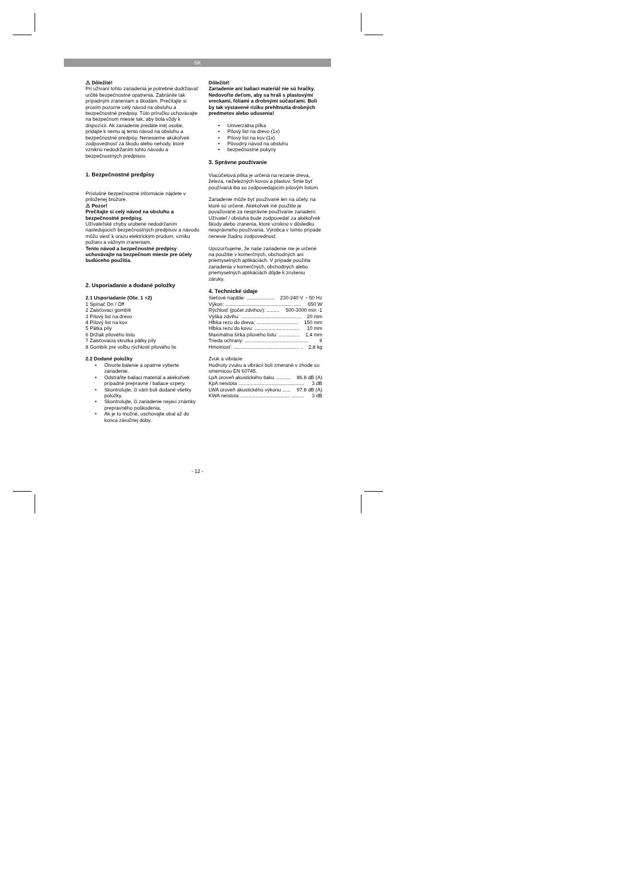SK
⚠ Dôležité!
Pri užívaní tohto zariadenia je potrebné dodržiavať určité bezpečnostné opatrenia. Zabránite tak prípadným zraneniam a škodám. Prečítajte si prosím pozorne celý návod na obsluhu a bezpečnostné predpisy. Túto príručku uchovávajte na bezpečnom mieste tak, aby bola vždy k dispozícii. Ak zariadenie predáte inej osobe, pridajte k nemu aj tento návod na obsluhu a bezpečnostné predpisy. Nenesieme akúkoľvek zodpovednosť za škodu alebo nehody, ktoré vzniknú nedodržaním tohto návodu a bezpečnostných predpisov.
1. Bezpečnostné predpisy
Príslušné bezpečnostné informácie nájdete v priloženej brožúre.
⚠ Pozor!
Prečítajte si celý návod na obsluhu a bezpečnostné predpisy.
Užívateľské chyby urobené nedodržaním nasledujúcich bezpečnostných predpisov a návodu môžu viesť k úrazu elektrickým prúdom, vzniku požiaru a vážnym zraneniam.
Tento návod a bezpečnostné predpisy uchovávajte na bezpečnom mieste pre účely budúceho použitia.
2. Usporiadanie a dodané položky
2.1 Usporiadanie (Obr. 1 +2)
1 Spínač On / Off
2 Zaisťovací gombík
3 Pílový list na drevo
4 Pílový list na kov
5 Pätka píly
6 Držiak pílového listu
7 Zaisťovacia skrutka pätky píly
8 Gombík pre voľbu rýchlosti pílového lis
2.2 Dodané položky
• Otvorte balenie a opatrne vyberte zariadenie.
• Odstráňte baliaci materiál a akékoľvek prípadné prepravné / baliace vzpery.
• Skontrolujte, či vám boli dodané všetky položky.
• Skontrolujte, či zariadenie nejaví známky prepravného poškodenia.
• Ak je to možné, uschovajte obal až do konca záručnej doby.
Dôležité!
Zariadenie ani baliaci materiál nie sú hračky. Nedovoľte deťom, aby sa hrali s plastovými vreckami, fóliami a drobnými súčasťami. Boli by tak vystavené riziku prehltnutia drobných predmetov alebo udusenia!
• Univerzálna pílka
• Pílový list na drevo (1x)
• Pílový list na kov (1x)
• Pôvodný návod na obsluhu
• bezpečnostné pokyny
3. Správne používanie
Viacúčelová pílka je určená na rezanie dreva, železa, neželezných kovov a plastov. Smie byť používaná iba so zodpovedajúcim pílovým listom.
Zariadenie môže byť používané len na účely, na ktoré sú určené. Akékoľvek iné použitie je považované za nesprávne používanie zariadení. Užívateľ / obsluha bude zodpovedať za akékoľvek škody alebo zranenia, ktoré vzniknú v dôsledku nesprávneho používania. Výrobca v tomto prípade nenesie žiadnu zodpovednosť.
Upozorňujeme, že naše zariadenie nie je určené na použitie v komerčných, obchodných ani priemyselných aplikáciách. V prípade použitia zariadenia v komerčných, obchodných alebo priemyselných aplikáciách dôjde k zrušeniu záruky.
4. Technické údaje
Sieťové napätie: .................... 230-240 V ~ 50 Hz
Výkon: ................................................ ..... 650 W
Rýchlosť (počet zdvihov): ......... 500-3000 min -1
Výška zdvihu: ........................................... 20 mm
Hĺbka rezu do dreva: .............................. 150 mm
Hĺbka rezu do kovu: ................................ 10 mm
Maximálna šírka pílového listu: ............... 1,4 mm
Trieda ochrany: .............................................. II
Hmotnosť: ............................................... .. 2,8 kg
Zvuk a vibrácie
Hodnoty zvuku a vibrácií boli zmerané v zhode so smernicou EN 60745.
LpA úroveň akustického tlaku ........... 86.8 dB (A)
KpA neistota ............................................... 3 dB
LWA úroveň akustického výkonu ...... 97.8 dB (A)
KWA neistota .................................... ......... 3 dB
- 12 -